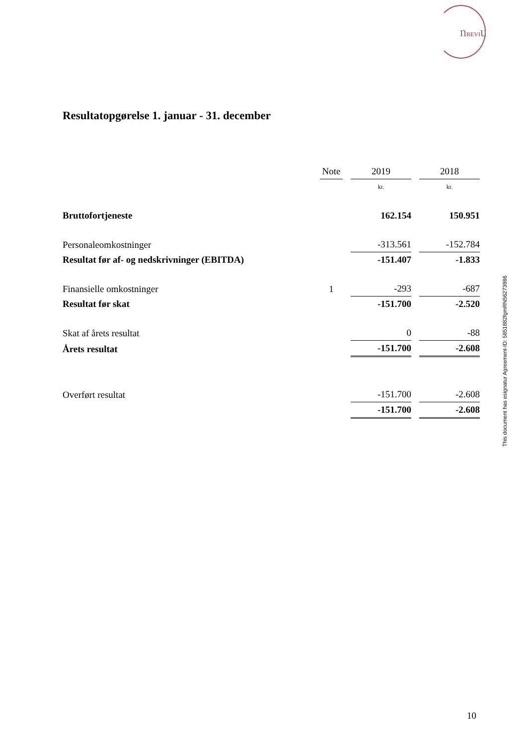nREVIu
Resultatopgørelse 1. januar - 31. december
| | Note | | 2019 | | 2018 |
| | | | kr. | | kr. |
| Bruttofortjeneste | | | 162.154 | | 150.951 |
| Personaleomkostninger | | | -313.561 | | -152.784 |
| Resultat før af- og nedskrivninger (EBITDA) | | | -151.407 | | -1.833 |
| Finansielle omkostninger | 1 | | -293 | | -687 |
| Resultat før skat | | | -151.700 | | -2.520 |
| Skat af årets resultat | | | 0 | | -88 |
| Årets resultat | | | -151.700 | | -2.608 |
| Overført resultat | | | -151.700 | | -2.608 |
| | | | -151.700 | | -2.608 |
This document has esignatur Agreement-ID: 5851882fgmRN56273986
10